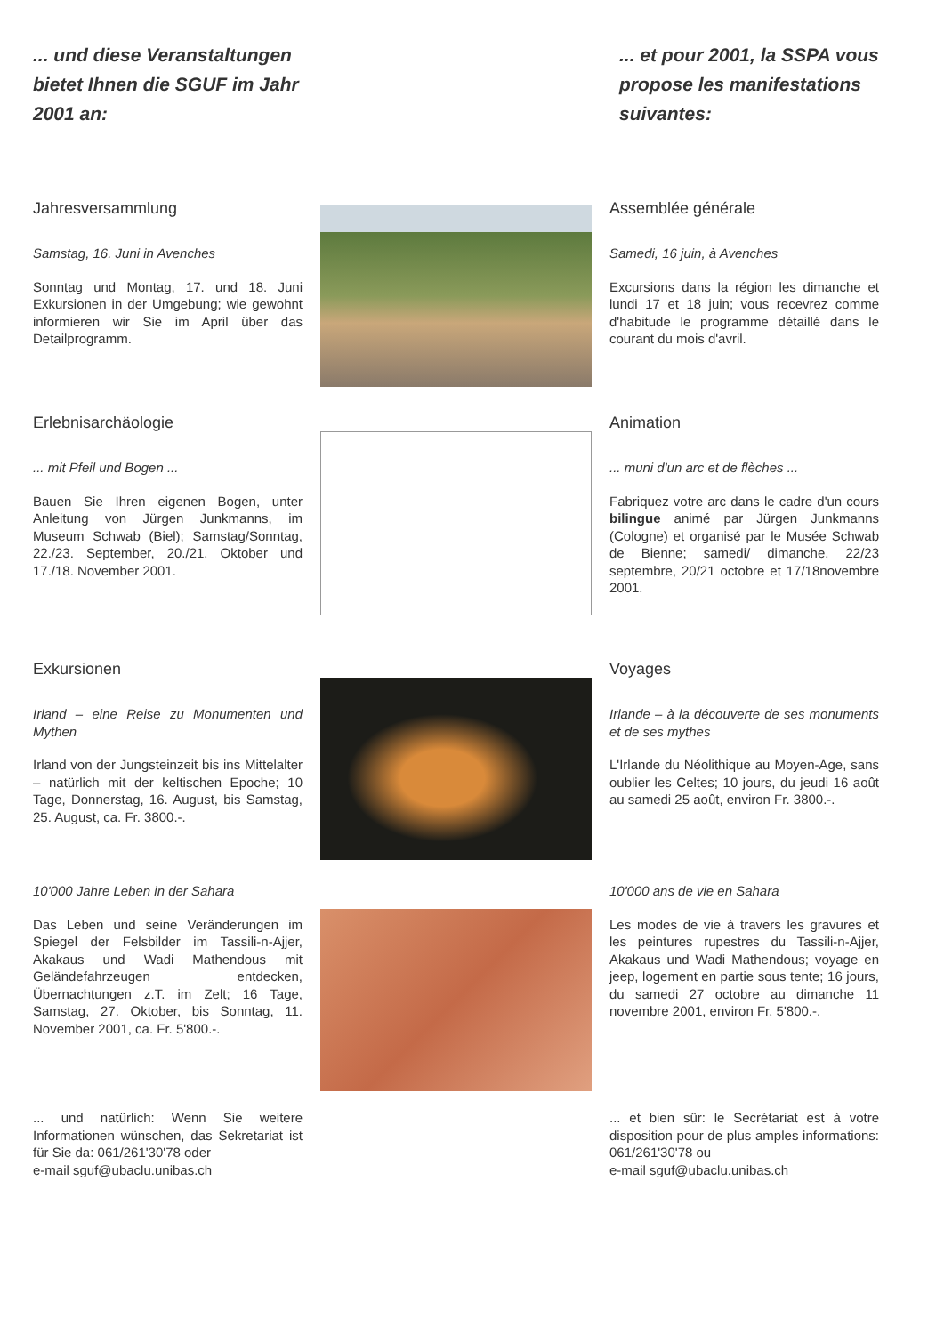... und diese Veranstaltungen bietet Ihnen die SGUF im Jahr 2001 an:
... et pour 2001, la SSPA vous propose les manifestations suivantes:
Jahresversammlung
Samstag, 16. Juni in Avenches
Sonntag und Montag, 17. und 18. Juni Exkursionen in der Umgebung; wie gewohnt informieren wir Sie im April über das Detailprogramm.
Assemblée générale
Samedi, 16 juin, à Avenches
Excursions dans la région les dimanche et lundi 17 et 18 juin; vous recevrez comme d'habitude le programme détaillé dans le courant du mois d'avril.
Erlebnisarchäologie
... mit Pfeil und Bogen ...
Bauen Sie Ihren eigenen Bogen, unter Anleitung von Jürgen Junkmanns, im Museum Schwab (Biel); Samstag/Sonntag, 22./23. September, 20./21. Oktober und 17./18. November 2001.
Animation
... muni d'un arc et de flèches ...
Fabriquez votre arc dans le cadre d'un cours bilingue animé par Jürgen Junkmanns (Cologne) et organisé par le Musée Schwab de Bienne; samedi/ dimanche, 22/23 septembre, 20/21 octobre et 17/18novembre 2001.
Exkursionen
Irland – eine Reise zu Monumenten und Mythen
Irland von der Jungsteinzeit bis ins Mittelalter – natürlich mit der keltischen Epoche; 10 Tage, Donnerstag, 16. August, bis Samstag, 25. August, ca. Fr. 3800.-.
Voyages
Irlande – à la découverte de ses monuments et de ses mythes
L'Irlande du Néolithique au Moyen-Age, sans oublier les Celtes; 10 jours, du jeudi 16 août au samedi 25 août, environ Fr. 3800.-.
10'000 Jahre Leben in der Sahara
Das Leben und seine Veränderungen im Spiegel der Felsbilder im Tassili-n-Ajjer, Akakaus und Wadi Mathendous mit Geländefahrzeugen entdecken, Übernachtungen z.T. im Zelt; 16 Tage, Samstag, 27. Oktober, bis Sonntag, 11. November 2001, ca. Fr. 5'800.-.
10'000 ans de vie en Sahara
Les modes de vie à travers les gravures et les peintures rupestres du Tassili-n-Ajjer, Akakaus und Wadi Mathendous; voyage en jeep, logement en partie sous tente; 16 jours, du samedi 27 octobre au dimanche 11 novembre 2001, environ Fr. 5'800.-.
... und natürlich: Wenn Sie weitere Informationen wünschen, das Sekretariat ist für Sie da: 061/261'30'78 oder
e-mail sguf@ubaclu.unibas.ch
... et bien sûr: le Secrétariat est à votre disposition pour de plus amples informations: 061/261'30'78 ou
e-mail sguf@ubaclu.unibas.ch